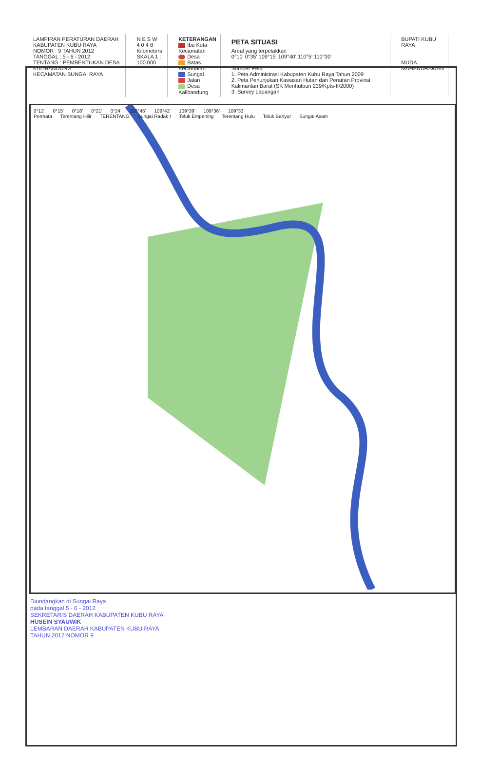LAMPIRAN PERATURAN DAERAH KABUPATEN KUBU RAYA
NOMOR : 9 TAHUN 2012
TANGGAL : 5 - 6 - 2012
TENTANG : PEMBENTUKAN DESA KALIBANDUNG
KECAMATAN SUNGAI RAYA
N E S W
4 0 4 8
Kilometers
SKALA 1 : 100.000
KETERANGAN
Ibu Kota Kecamatan
Desa
Batas Kecamatan
Sungai
Jalan
Desa Kalibandung
PETA SITUASI
Areal yang terpetakkan
0°10' 0°35' 109°15' 109°40' 110°5' 110°30'
Sumber Peta :
1. Peta Administrasi Kabupaten Kubu Raya Tahun 2009
2. Peta Penunjukan Kawasan Hutan dan Perairan Provinsi Kalimantan Barat (SK Menhutbun 239/Kpts-II/2000)
3. Survey Lapangan
BUPATI KUBU RAYA
MUDA MAHENDRAWAN
0°12' 0°15' 0°18' 0°21' 0°24' 109°45' 109°42' 109°39' 109°36' 109°33'
Permata Terentang Hilir TERENTANG Sungai Radak I Teluk Empening Terentang Hulu Teluk Banyur Sungai Asam
Diundangkan di Sungai Raya
pada tanggal 5 - 6 - 2012
SEKRETARIS DAERAH KABUPATEN KUBU RAYA
HUSEIN SYAUWIK
LEMBARAN DAERAH KABUPATEN KUBU RAYA
TAHUN 2012 NOMOR 9